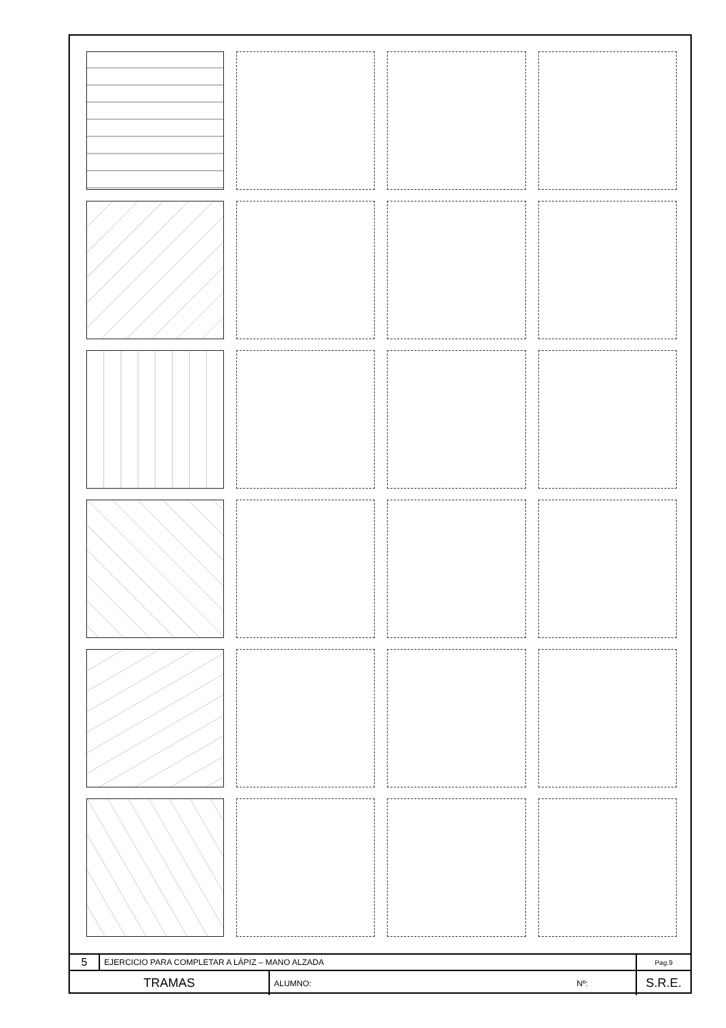| 5 | EJERCICIO PARA COMPLETAR A LÁPIZ – MANO ALZADA | | | Pag.9 |
| TRAMAS | | ALUMNO: | Nº: | S.R.E. |